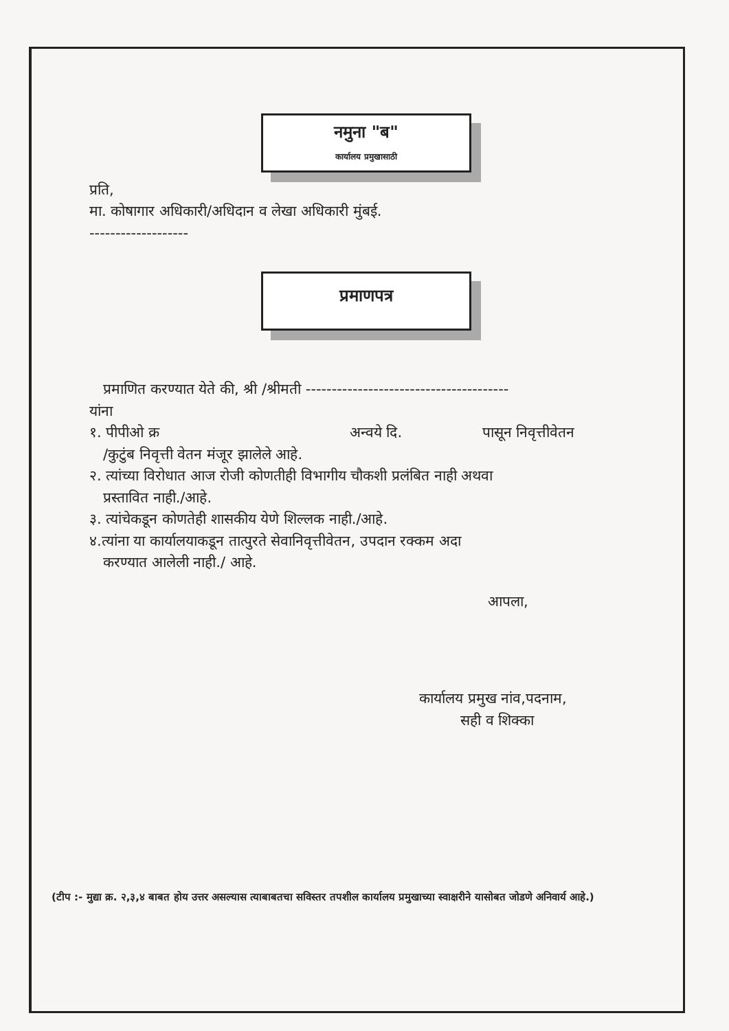नमुना "ब"
कार्यालय प्रमुखासाठी
प्रति,
मा. कोषागार अधिकारी/अधिदान व लेखा अधिकारी मुंबई.
-------------------
प्रमाणपत्र
प्रमाणित करण्यात येते की, श्री /श्रीमती ---------------------------------------
यांना
१. पीपीओ क्र अन्वये दि. पासून निवृत्तीवेतन
/कुटुंब निवृत्ती वेतन मंजूर झालेले आहे.
२. त्यांच्या विरोधात आज रोजी कोणतीही विभागीय चौकशी प्रलंबित नाही अथवा
प्रस्तावित नाही./आहे.
३. त्यांचेकडून कोणतेही शासकीय येणे शिल्लक नाही./आहे.
४.त्यांना या कार्यालयाकडून तात्पुरते सेवानिवृत्तीवेतन, उपदान रक्कम अदा
करण्यात आलेली नाही./ आहे.
आपला,
कार्यालय प्रमुख नांव,पदनाम,
सही व शिक्का
(टीप :- मुद्या क्र. २,३,४ बाबत होय उत्तर असल्यास त्याबाबतचा सविस्तर तपशील कार्यालय प्रमुखाच्या स्वाक्षरीने यासोबत जोडणे अनिवार्य आहे.)